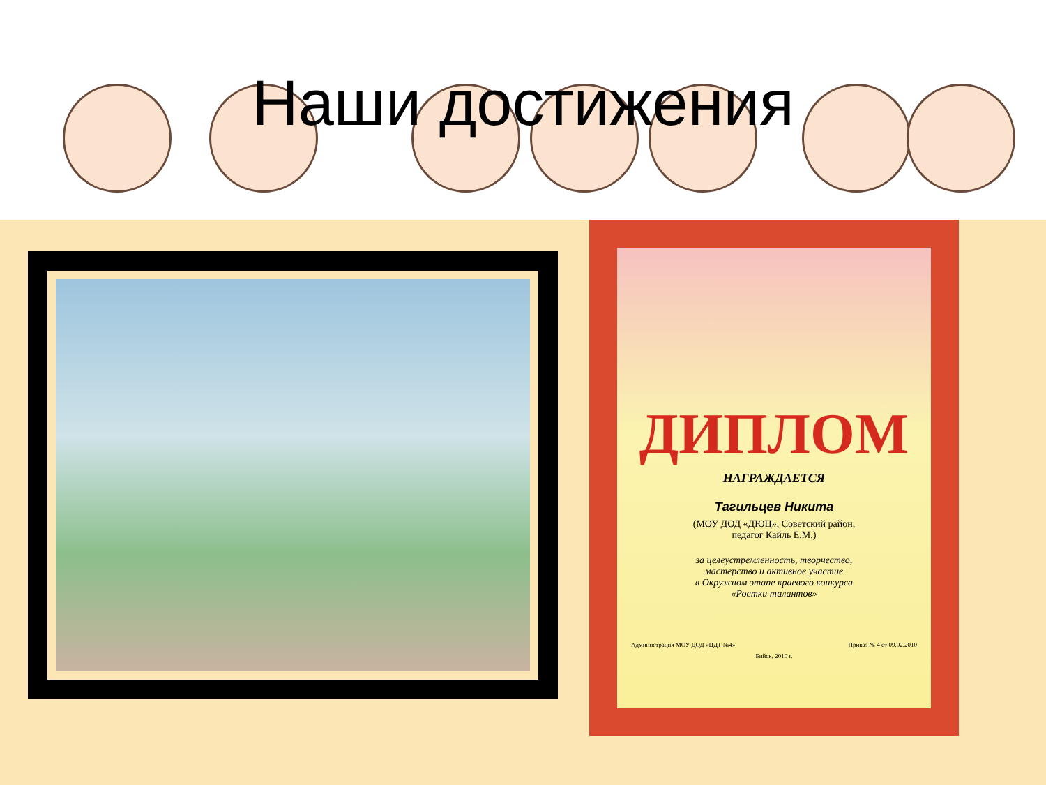Наши достижения
ДИПЛОМ
НАГРАЖДАЕТСЯ
Тагильцев Никита
(МОУ ДОД «ДЮЦ», Советский район,
педагог Кайль Е.М.)
за целеустремленность, творчество,
мастерство и активное участие
в Окружном этапе краевого конкурса
«Ростки талантов»
Администрация МОУ ДОД «ЦДТ №4» Приказ № 4 от 09.02.2010
Бийск, 2010 г.